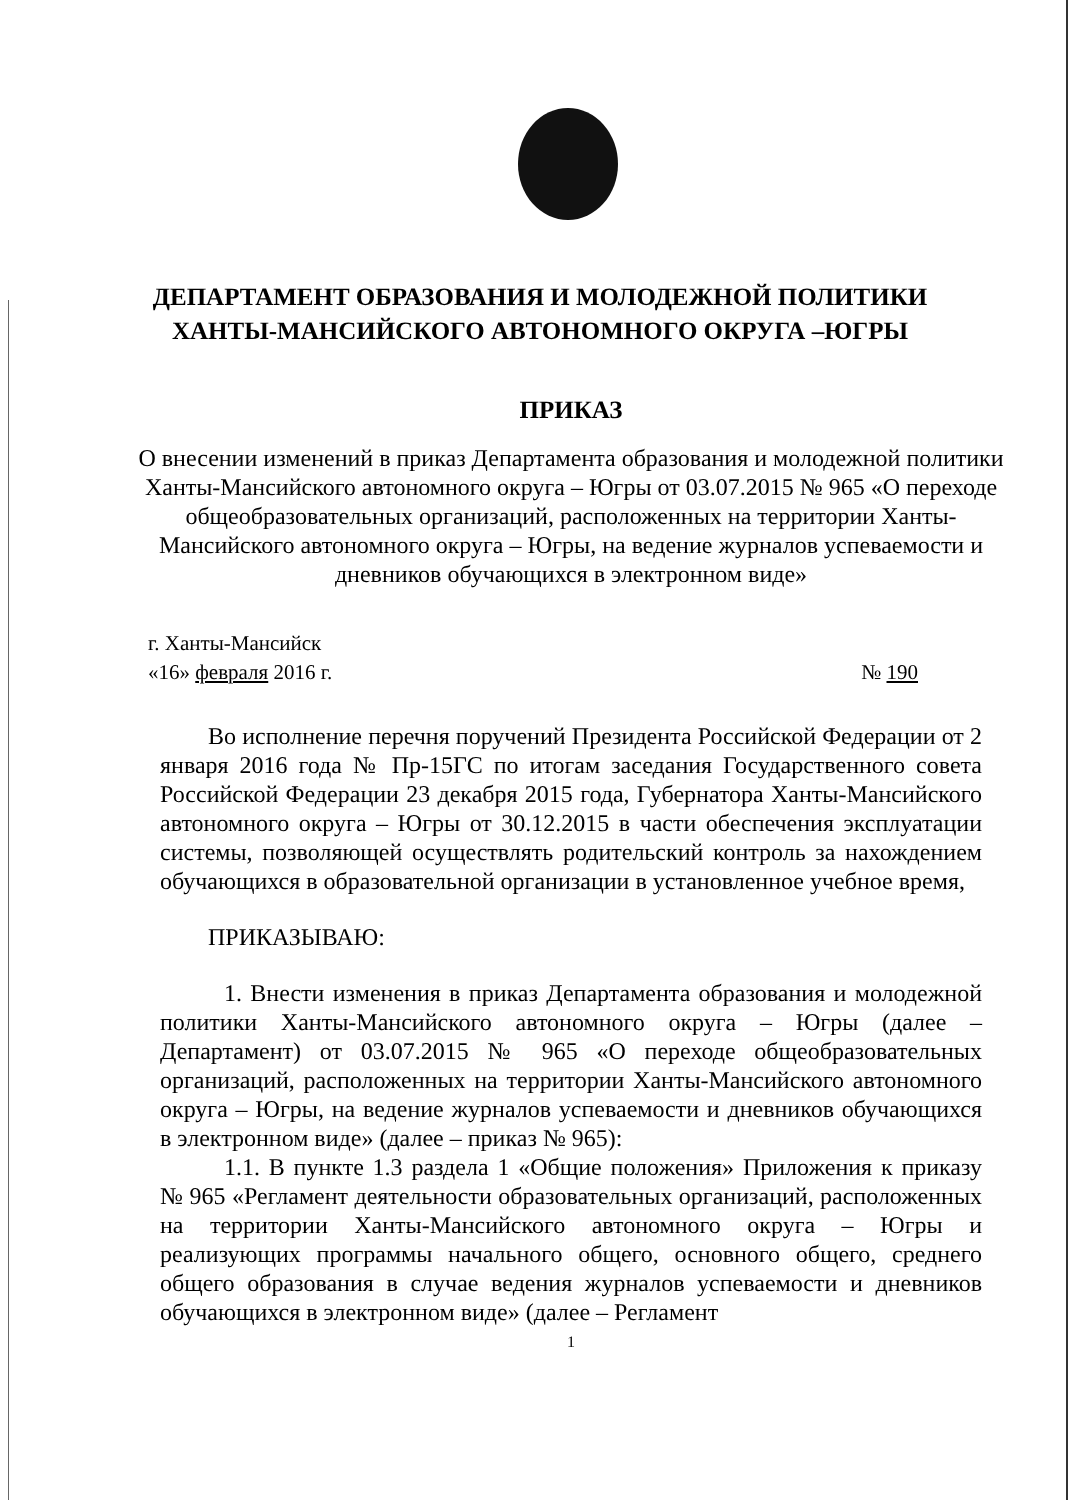ДЕПАРТАМЕНТ ОБРАЗОВАНИЯ И МОЛОДЕЖНОЙ ПОЛИТИКИ
ХАНТЫ-МАНСИЙСКОГО АВТОНОМНОГО ОКРУГА –ЮГРЫ
ПРИКАЗ
О внесении изменений в приказ Департамента образования и молодежной политики Ханты-Мансийского автономного округа – Югры от 03.07.2015 № 965 «О переходе общеобразовательных организаций, расположенных на территории Ханты-Мансийского автономного округа – Югры, на ведение журналов успеваемости и дневников обучающихся в электронном виде»
г. Ханты-Мансийск
«16» февраля 2016 г. № 190
Во исполнение перечня поручений Президента Российской Федерации от 2 января 2016 года № Пр-15ГС по итогам заседания Государственного совета Российской Федерации 23 декабря 2015 года, Губернатора Ханты-Мансийского автономного округа – Югры от 30.12.2015 в части обеспечения эксплуатации системы, позволяющей осуществлять родительский контроль за нахождением обучающихся в образовательной организации в установленное учебное время,
ПРИКАЗЫВАЮ:
1. Внести изменения в приказ Департамента образования и молодежной политики Ханты-Мансийского автономного округа – Югры (далее – Департамент) от 03.07.2015 № 965 «О переходе общеобразовательных организаций, расположенных на территории Ханты-Мансийского автономного округа – Югры, на ведение журналов успеваемости и дневников обучающихся в электронном виде» (далее – приказ № 965):
1.1. В пункте 1.3 раздела 1 «Общие положения» Приложения к приказу № 965 «Регламент деятельности образовательных организаций, расположенных на территории Ханты-Мансийского автономного округа – Югры и реализующих программы начального общего, основного общего, среднего общего образования в случае ведения журналов успеваемости и дневников обучающихся в электронном виде» (далее – Регламент
1